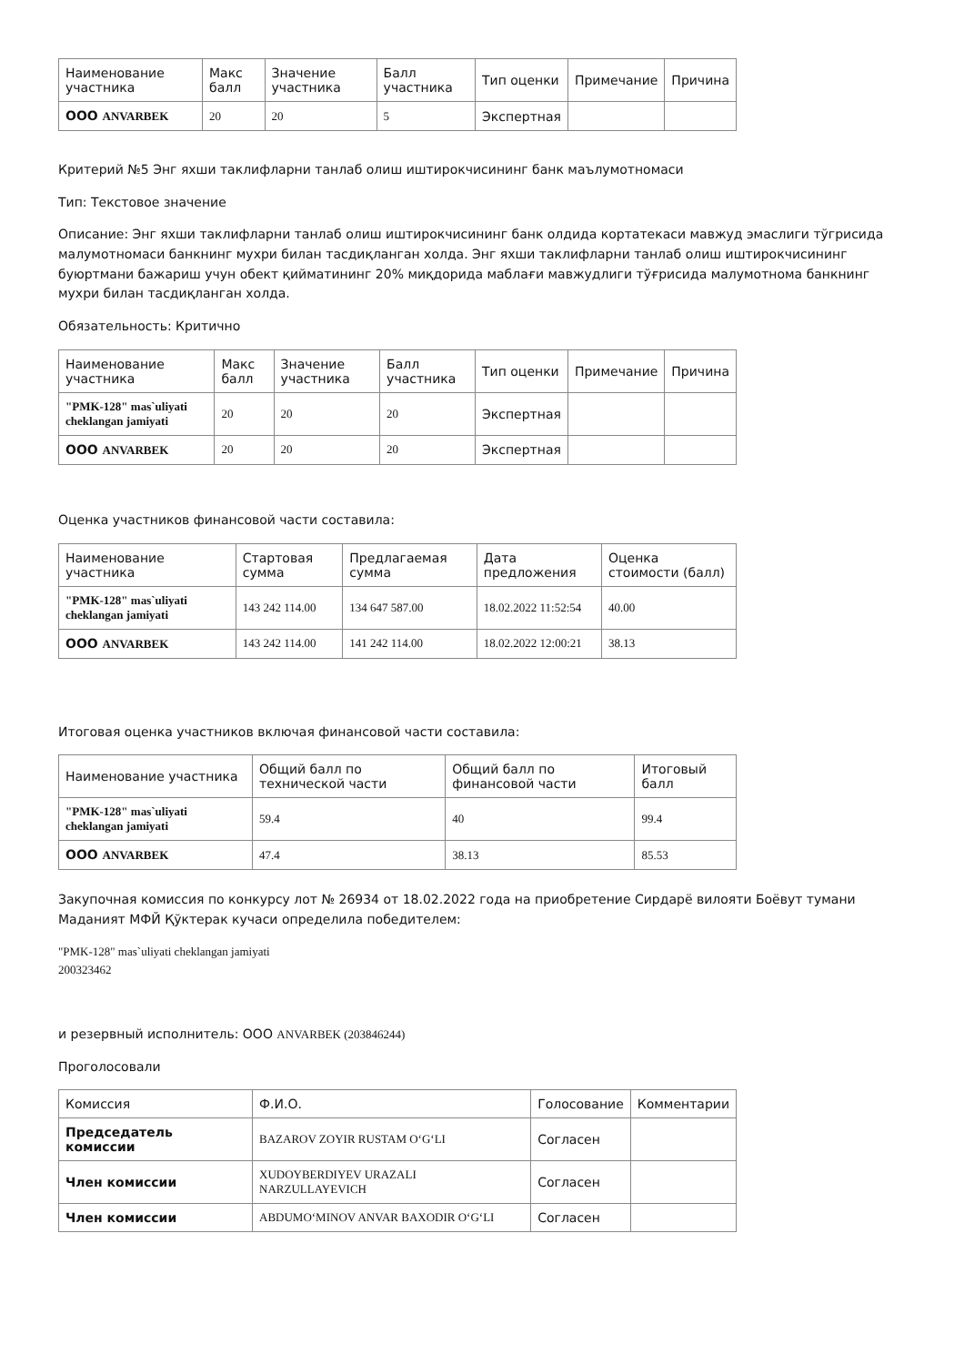| Наименование участника | Макс балл | Значение участника | Балл участника | Тип оценки | Примечание | Причина |
| --- | --- | --- | --- | --- | --- | --- |
| ООО ANVARBEK | 20 | 20 | 5 | Экспертная | | |
Критерий №5 Энг яхши таклифларни танлаб олиш иштирокчисининг банк маълумотномаси
Тип: Текстовое значение
Описание: Энг яхши таклифларни танлаб олиш иштирокчисининг банк олдида кортатекаси мавжуд эмаслиги тўгрисида малумотномаси банкнинг мухри билан тасдиқланган холда. Энг яхши таклифларни танлаб олиш иштирокчисининг буюртмани бажариш учун обект қийматининг 20% миқдорида маблағи мавжудлиги тўғрисида малумотнома банкнинг мухри билан тасдиқланган холда.
Обязательность: Критично
| Наименование участника | Макс балл | Значение участника | Балл участника | Тип оценки | Примечание | Причина |
| --- | --- | --- | --- | --- | --- | --- |
| "PMK-128" mas`uliyati cheklangan jamiyati | 20 | 20 | 20 | Экспертная | | |
| ООО ANVARBEK | 20 | 20 | 20 | Экспертная | | |
Оценка участников финансовой части составила:
| Наименование участника | Стартовая сумма | Предлагаемая сумма | Дата предложения | Оценка стоимости (балл) |
| --- | --- | --- | --- | --- |
| "PMK-128" mas`uliyati cheklangan jamiyati | 143 242 114.00 | 134 647 587.00 | 18.02.2022 11:52:54 | 40.00 |
| ООО ANVARBEK | 143 242 114.00 | 141 242 114.00 | 18.02.2022 12:00:21 | 38.13 |
Итоговая оценка участников включая финансовой части составила:
| Наименование участника | Общий балл по технической части | Общий балл по финансовой части | Итоговый балл |
| --- | --- | --- | --- |
| "PMK-128" mas`uliyati cheklangan jamiyati | 59.4 | 40 | 99.4 |
| ООО ANVARBEK | 47.4 | 38.13 | 85.53 |
Закупочная комиссия по конкурсу лот № 26934 от 18.02.2022 года на приобретение Сирдарё вилояти Боёвут тумани Маданият МФЙ Қўктерак кучаси определила победителем:
"PMK-128" mas`uliyati cheklangan jamiyati
200323462
и резервный исполнитель: ООО ANVARBEK (203846244)
Проголосовали
| Комиссия | Ф.И.О. | Голосование | Комментарии |
| --- | --- | --- | --- |
| Председатель комиссии | BAZAROV ZOYIR RUSTAM O‘G‘LI | Согласен | |
| Член комиссии | XUDOYBERDIYEV URAZALI NARZULLAYEVICH | Согласен | |
| Член комиссии | ABDUMO‘MINOV ANVAR BAXODIR O‘G‘LI | Согласен | |